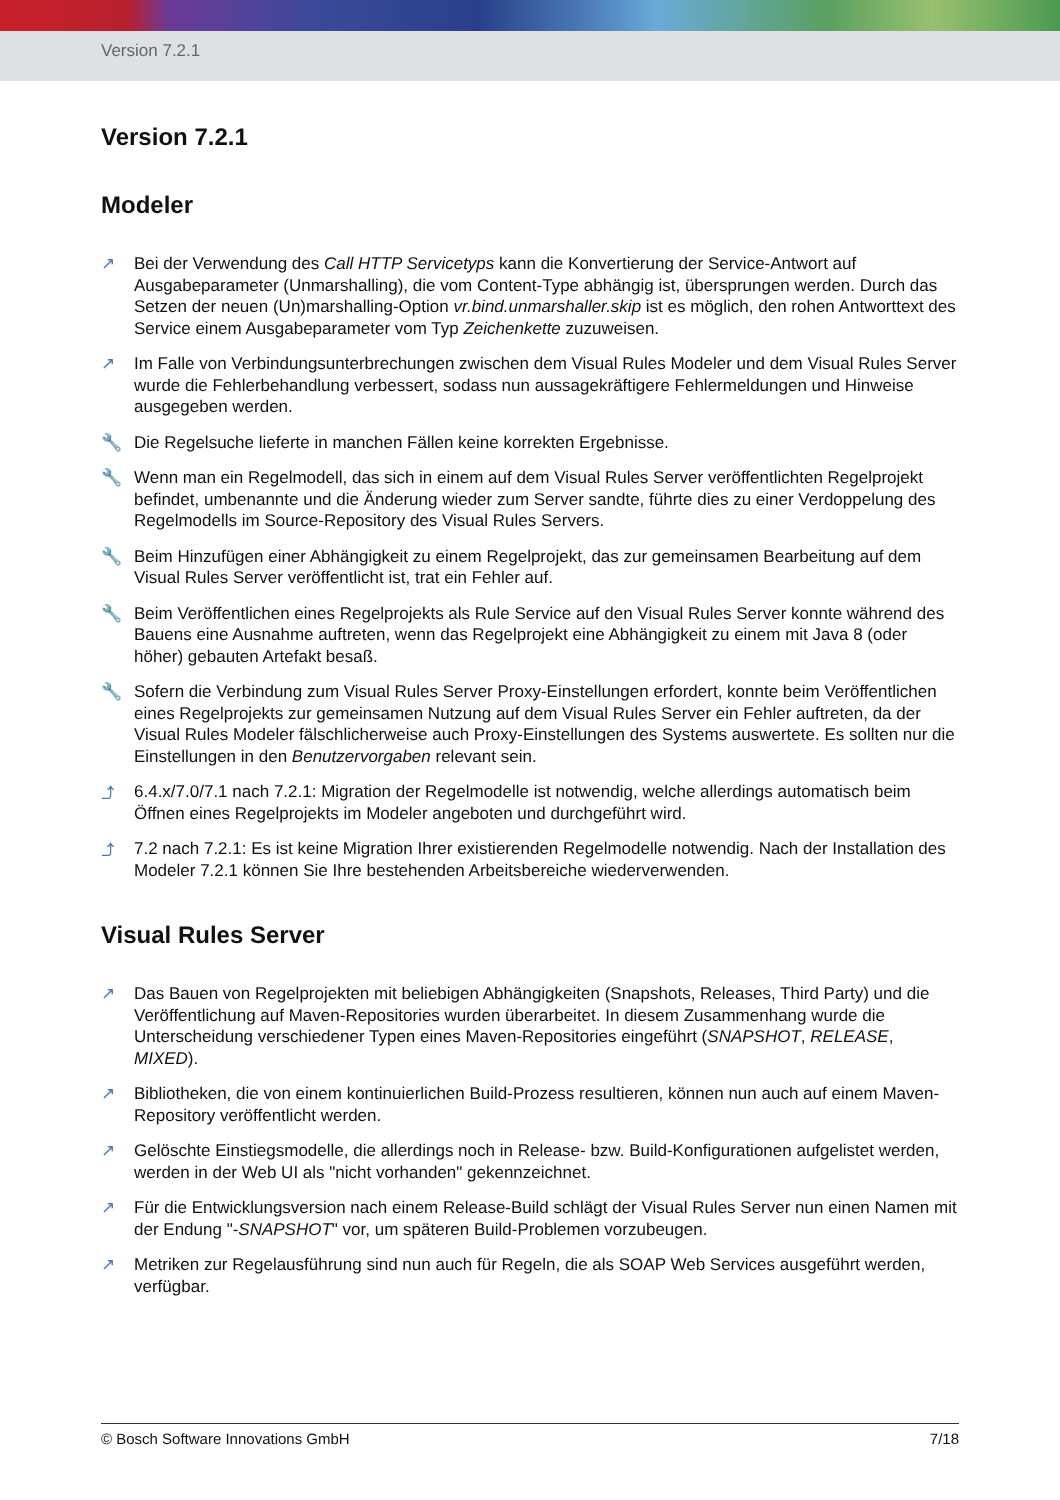Version 7.2.1
Version 7.2.1
Modeler
↗ Bei der Verwendung des Call HTTP Servicetyps kann die Konvertierung der Service-Antwort auf Ausgabeparameter (Unmarshalling), die vom Content-Type abhängig ist, übersprungen werden. Durch das Setzen der neuen (Un)marshalling-Option vr.bind.unmarshaller.skip ist es möglich, den rohen Antworttext des Service einem Ausgabeparameter vom Typ Zeichenkette zuzuweisen.
↗ Im Falle von Verbindungsunterbrechungen zwischen dem Visual Rules Modeler und dem Visual Rules Server wurde die Fehlerbehandlung verbessert, sodass nun aussagekräftigere Fehlermeldungen und Hinweise ausgegeben werden.
🔧 Die Regelsuche lieferte in manchen Fällen keine korrekten Ergebnisse.
🔧 Wenn man ein Regelmodell, das sich in einem auf dem Visual Rules Server veröffentlichten Regelprojekt befindet, umbenannte und die Änderung wieder zum Server sandte, führte dies zu einer Verdoppelung des Regelmodells im Source-Repository des Visual Rules Servers.
🔧 Beim Hinzufügen einer Abhängigkeit zu einem Regelprojekt, das zur gemeinsamen Bearbeitung auf dem Visual Rules Server veröffentlicht ist, trat ein Fehler auf.
🔧 Beim Veröffentlichen eines Regelprojekts als Rule Service auf den Visual Rules Server konnte während des Bauens eine Ausnahme auftreten, wenn das Regelprojekt eine Abhängigkeit zu einem mit Java 8 (oder höher) gebauten Artefakt besaß.
🔧 Sofern die Verbindung zum Visual Rules Server Proxy-Einstellungen erfordert, konnte beim Veröffentlichen eines Regelprojekts zur gemeinsamen Nutzung auf dem Visual Rules Server ein Fehler auftreten, da der Visual Rules Modeler fälschlicherweise auch Proxy-Einstellungen des Systems auswertete. Es sollten nur die Einstellungen in den Benutzervorgaben relevant sein.
⤴ 6.4.x/7.0/7.1 nach 7.2.1: Migration der Regelmodelle ist notwendig, welche allerdings automatisch beim Öffnen eines Regelprojekts im Modeler angeboten und durchgeführt wird.
⤴ 7.2 nach 7.2.1: Es ist keine Migration Ihrer existierenden Regelmodelle notwendig. Nach der Installation des Modeler 7.2.1 können Sie Ihre bestehenden Arbeitsbereiche wiederverwenden.
Visual Rules Server
↗ Das Bauen von Regelprojekten mit beliebigen Abhängigkeiten (Snapshots, Releases, Third Party) und die Veröffentlichung auf Maven-Repositories wurden überarbeitet. In diesem Zusammenhang wurde die Unterscheidung verschiedener Typen eines Maven-Repositories eingeführt (SNAPSHOT, RELEASE, MIXED).
↗ Bibliotheken, die von einem kontinuierlichen Build-Prozess resultieren, können nun auch auf einem Maven-Repository veröffentlicht werden.
↗ Gelöschte Einstiegsmodelle, die allerdings noch in Release- bzw. Build-Konfigurationen aufgelistet werden, werden in der Web UI als "nicht vorhanden" gekennzeichnet.
↗ Für die Entwicklungsversion nach einem Release-Build schlägt der Visual Rules Server nun einen Namen mit der Endung "-SNAPSHOT" vor, um späteren Build-Problemen vorzubeugen.
↗ Metriken zur Regelausführung sind nun auch für Regeln, die als SOAP Web Services ausgeführt werden, verfügbar.
© Bosch Software Innovations GmbH 7/18